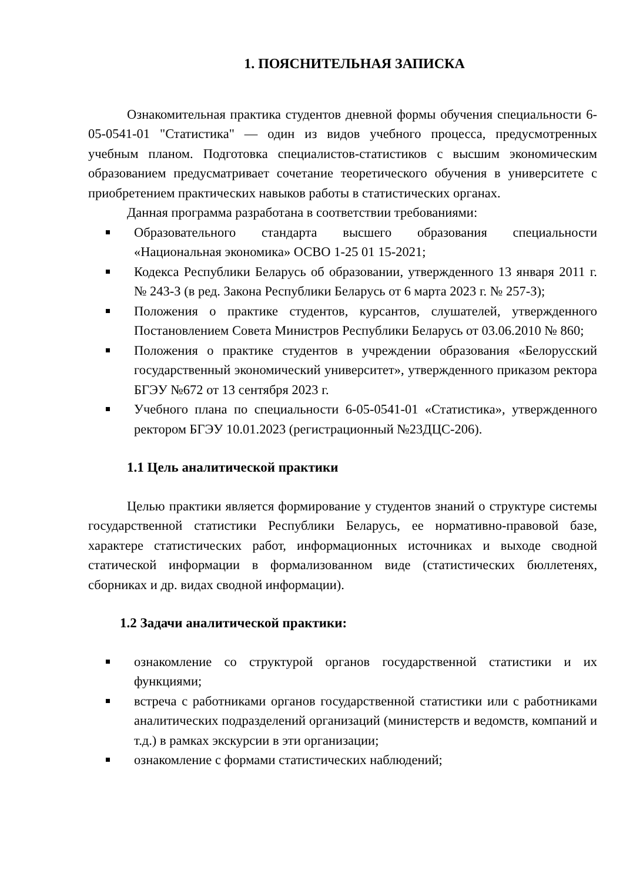1. ПОЯСНИТЕЛЬНАЯ ЗАПИСКА
Ознакомительная практика студентов дневной формы обучения специальности 6-05-0541-01 "Статистика" — один из видов учебного процесса, предусмотренных учебным планом. Подготовка специалистов-статистиков с высшим экономическим образованием предусматривает сочетание теоретического обучения в университете с приобретением практических навыков работы в статистических органах.
Данная программа разработана в соответствии требованиями:
Образовательного стандарта высшего образования специальности «Национальная экономика» ОСВО 1-25 01 15-2021;
Кодекса Республики Беларусь об образовании, утвержденного 13 января 2011 г. № 243-З (в ред. Закона Республики Беларусь от 6 марта 2023 г. № 257-З);
Положения о практике студентов, курсантов, слушателей, утвержденного Постановлением Совета Министров Республики Беларусь от 03.06.2010 № 860;
Положения о практике студентов в учреждении образования «Белорусский государственный экономический университет», утвержденного приказом ректора БГЭУ №672 от 13 сентября 2023 г.
Учебного плана по специальности 6-05-0541-01 «Статистика», утвержденного ректором БГЭУ 10.01.2023 (регистрационный №23ДЦС-206).
1.1 Цель аналитической практики
Целью практики является формирование у студентов знаний о структуре системы государственной статистики Республики Беларусь, ее нормативно-правовой базе, характере статистических работ, информационных источниках и выходе сводной статической информации в формализованном виде (статистических бюллетенях, сборниках и др. видах сводной информации).
1.2 Задачи аналитической практики:
ознакомление со структурой органов государственной статистики и их функциями;
встреча с работниками органов государственной статистики или с работниками аналитических подразделений организаций (министерств и ведомств, компаний и т.д.) в рамках экскурсии в эти организации;
ознакомление с формами статистических наблюдений;